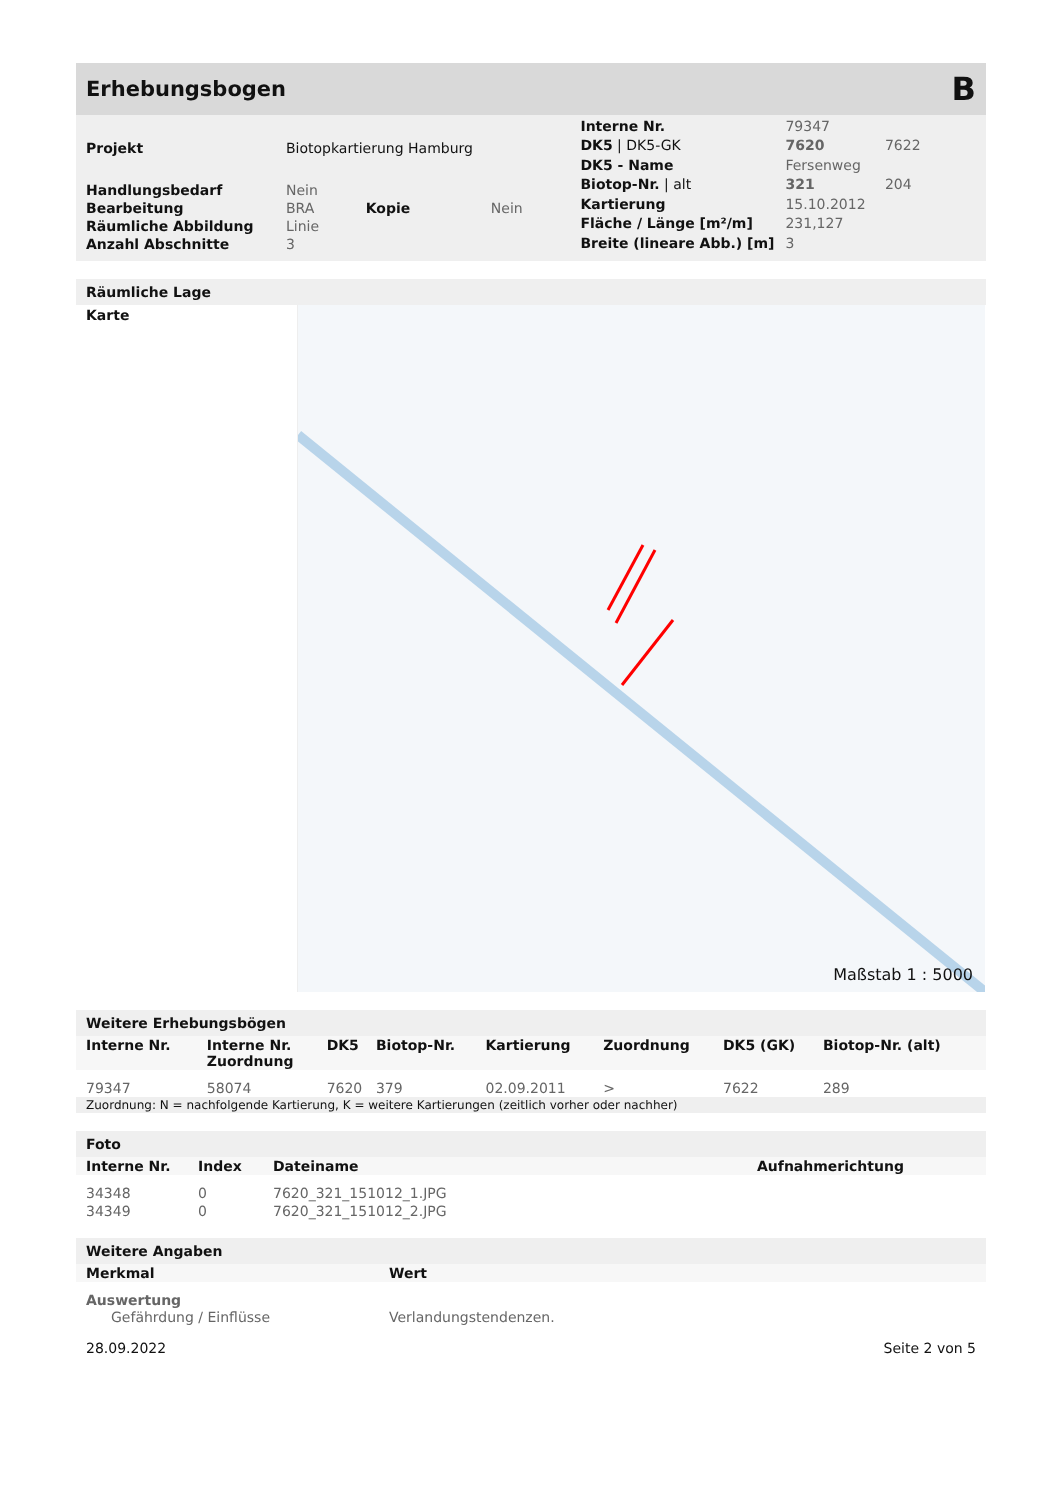Erhebungsbogen
B
| Projekt | Biotopkartierung Hamburg | | |
| Handlungsbedarf | Nein | | |
| Bearbeitung | BRA | Kopie | Nein |
| Räumliche Abbildung | Linie | | |
| Anzahl Abschnitte | 3 | | |
| Interne Nr. | 79347 | |
| DK5 / DK5-GK | 7620 | 7622 |
| DK5 - Name | Fersenweg | |
| Biotop-Nr. / alt | 321 | 204 |
| Kartierung | 15.10.2012 | |
| Fläche / Länge [m²/m] | 231,127 | |
| Breite (lineare Abb.) [m] | 3 | |
Räumliche Lage
Karte
Maßstab 1 : 5000
Weitere Erhebungsbögen
| Interne Nr. | Interne Nr. Zuordnung | DK5 | Biotop-Nr. | Kartierung | Zuordnung | DK5 (GK) | Biotop-Nr. (alt) |
| --- | --- | --- | --- | --- | --- | --- | --- |
| 79347 | 58074 | 7620 | 379 | 02.09.2011 | > | 7622 | 289 |
Zuordnung: N = nachfolgende Kartierung, K = weitere Kartierungen (zeitlich vorher oder nachher)
Foto
| Interne Nr. | Index | Dateiname | Aufnahmerichtung |
| --- | --- | --- | --- |
| 34348 | 0 | 7620_321_151012_1.JPG | |
| 34349 | 0 | 7620_321_151012_2.JPG | |
Weitere Angaben
| Merkmal | Wert |
| --- | --- |
| Auswertung | |
| Gefährdung / Einflüsse | Verlandungstendenzen. |
28.09.2022 Seite 2 von 5